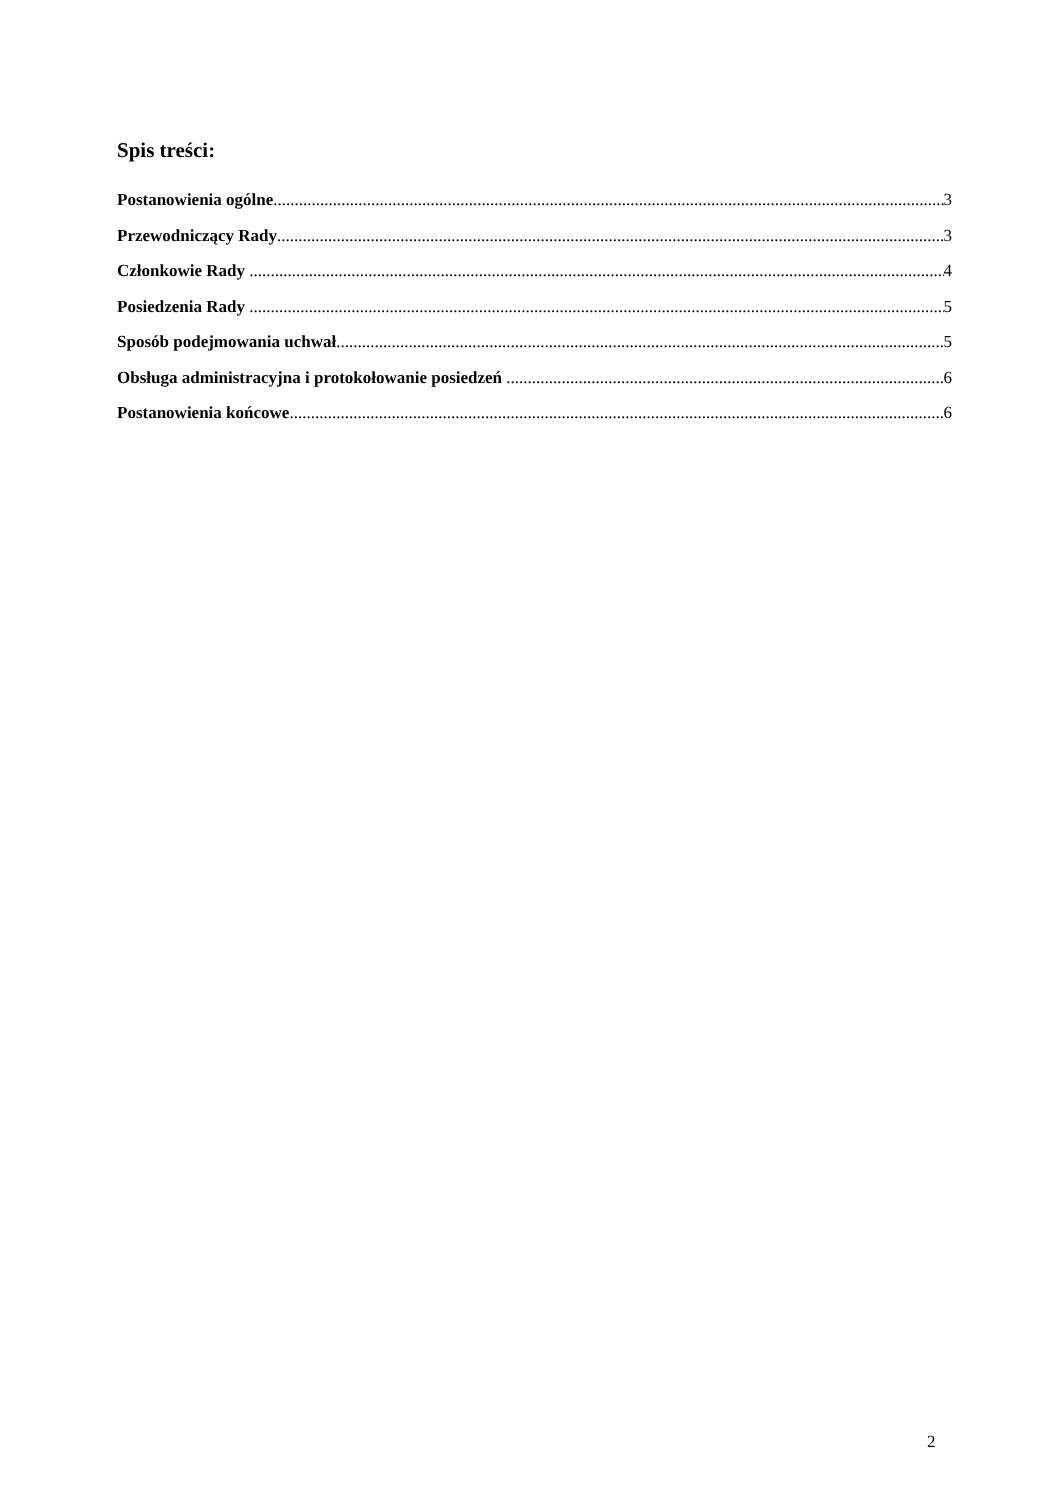Spis treści:
Postanowienia ogólne 3
Przewodniczący Rady 3
Członkowie Rady 4
Posiedzenia Rady 5
Sposób podejmowania uchwał 5
Obsługa administracyjna i protokołowanie posiedzeń 6
Postanowienia końcowe 6
2